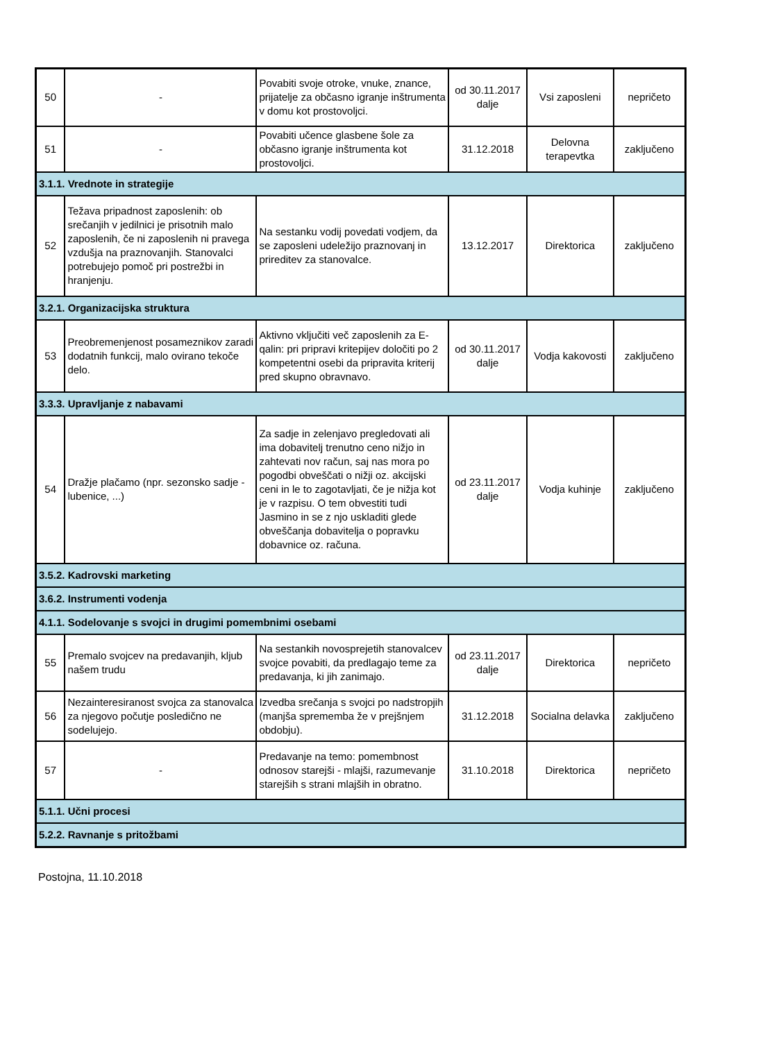| 50 | - | Povabiti svoje otroke, vnuke, znance, prijatelje za občasno igranje inštrumenta v domu kot prostovoljci. | od 30.11.2017 dalje | Vsi zaposleni | nepričeto |
| 51 | - | Povabiti učence glasbene šole za občasno igranje inštrumenta kot prostovoljci. | 31.12.2018 | Delovna terapevtka | zaključeno |
| 3.1.1. Vrednote in strategije | | | | | |
| 52 | Težava pripadnost zaposlenih: ob srečanjih v jedilnici je prisotnih malo zaposlenih, če ni zaposlenih ni pravega vzdušja na praznovanjih. Stanovalci potrebujejo pomoč pri postrežbi in hranjenju. | Na sestanku vodij povedati vodjem, da se zaposleni udeležijo praznovanj in prireditev za stanovalce. | 13.12.2017 | Direktorica | zaključeno |
| 3.2.1. Organizacijska struktura | | | | | |
| 53 | Preobremenjenost posameznikov zaradi dodatnih funkcij, malo ovirano tekoče delo. | Aktivno vključiti več zaposlenih za E-qalin: pri pripravi kritepijev določiti po 2 kompetentni osebi da pripravita kriterij pred skupno obravnavo. | od 30.11.2017 dalje | Vodja kakovosti | zaključeno |
| 3.3.3. Upravljanje z nabavami | | | | | |
| 54 | Dražje plačamo (npr. sezonsko sadje - lubenice, ...) | Za sadje in zelenjavo pregledovati ali ima dobavitelj trenutno ceno nižjo in zahtevati nov račun, saj nas mora po pogodbi obveščati o nižji oz. akcijski ceni in le to zagotavljati, če je nižja kot je v razpisu. O tem obvestiti tudi Jasmino in se z njo uskladiti glede obveščanja dobavitelja o popravku dobavnice oz. računa. | od 23.11.2017 dalje | Vodja kuhinje | zaključeno |
| 3.5.2. Kadrovski marketing | | | | | |
| 3.6.2. Instrumenti vodenja | | | | | |
| 4.1.1. Sodelovanje s svojci in drugimi pomembnimi osebami | | | | | |
| 55 | Premalo svojcev na predavanjih, kljub našem trudu | Na sestankih novosprejetih stanovalcev svojce povabiti, da predlagajo teme za predavanja, ki jih zanimajo. | od 23.11.2017 dalje | Direktorica | nepričeto |
| 56 | Nezainteresiranost svojca za stanovalca za njegovo počutje posledično ne sodelujejo. | Izvedba srečanja s svojci po nadstropjih (manjša sprememba že v prejšnjem obdobju). | 31.12.2018 | Socialna delavka | zaključeno |
| 57 | - | Predavanje na temo: pomembnost odnosov starejši - mlajši, razumevanje starejših s strani mlajših in obratno. | 31.10.2018 | Direktorica | nepričeto |
| 5.1.1. Učni procesi | | | | | |
| 5.2.2. Ravnanje s pritožbami | | | | | |
Postojna, 11.10.2018